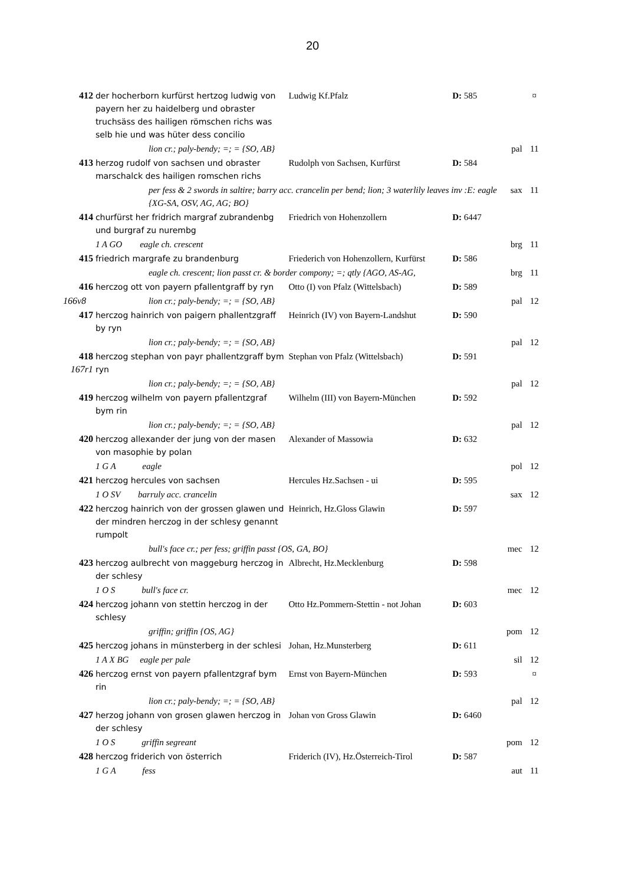20
| 412 | der hocherborn kurfürst hertzog ludwig von payern her zu haidelberg und obraster truchsäss des hailigen römschen richs was selb hie und was hüter dess concilio | Ludwig Kf.Pfalz | D: 585 | | ¤ |
| | lion cr.; paly-bendy; =; = {SO, AB} | | | pal | 11 |
| 413 | herzog rudolf von sachsen und obraster marschalck des hailigen romschen richs | Rudolph von Sachsen, Kurfürst | D: 584 | | |
| | per fess & 2 swords in saltire; barry acc. crancelin per bend; lion; 3 waterlily leaves inv :E: eagle {XG-SA, OSV, AG, AG; BO} | | | sax | 11 |
| 414 | churfürst her fridrich margraf zubrandenbg und burgraf zu nurembg | Friedrich von Hohenzollern | D: 6447 | | |
| | 1 A GO eagle ch. crescent | | | brg | 11 |
| 415 | friedrich margrafe zu brandenburg | Friederich von Hohenzollern, Kurfürst | D: 586 | | |
| | eagle ch. crescent; lion passt cr. & border compony; =; qtly {AGO, AS-AG, | | | brg | 11 |
| 416 | herczog ott von payern pfallentgraff by ryn | Otto (I) von Pfalz (Wittelsbach) | D: 589 | | |
| 166v8 | lion cr.; paly-bendy; =; = {SO, AB} | | | pal | 12 |
| 417 | herczog hainrich von paigern phallentzgraff by ryn | Heinrich (IV) von Bayern-Landshut | D: 590 | | |
| | lion cr.; paly-bendy; =; = {SO, AB} | | | pal | 12 |
| 418 167r1 | herczog stephan von payr phallentzgraff bym ryn | Stephan von Pfalz (Wittelsbach) | D: 591 | | |
| | lion cr.; paly-bendy; =; = {SO, AB} | | | pal | 12 |
| 419 | herczog wilhelm von payern pfallentzgraf bym rin | Wilhelm (III) von Bayern-München | D: 592 | | |
| | lion cr.; paly-bendy; =; = {SO, AB} | | | pal | 12 |
| 420 | herczog allexander der jung von der masen von masophie by polan | Alexander of Massowia | D: 632 | | |
| | 1 G A eagle | | | pol | 12 |
| 421 | herczog hercules von sachsen | Hercules Hz.Sachsen - ui | D: 595 | | |
| | 1 O SV barruly acc. crancelin | | | sax | 12 |
| 422 | herczog hainrich von der grossen glawen und der mindren herczog in der schlesy genannt rumpolt | Heinrich, Hz.Gloss Glawin | D: 597 | | |
| | bull's face cr.; per fess; griffin passt {OS, GA, BO} | | | mec | 12 |
| 423 | herczog aulbrecht von maggeburg herczog in der schlesy | Albrecht, Hz.Mecklenburg | D: 598 | | |
| | 1 O S bull's face cr. | | | mec | 12 |
| 424 | herczog johann von stettin herczog in der schlesy | Otto Hz.Pommern-Stettin - not Johan | D: 603 | | |
| | griffin; griffin {OS, AG} | | | pom | 12 |
| 425 | herczog johans in münsterberg in der schlesi | Johan, Hz.Munsterberg | D: 611 | | |
| | 1 A X BG eagle per pale | | | sil | 12 |
| 426 | herczog ernst von payern pfallentzgraf bym rin | Ernst von Bayern-München | D: 593 | | ¤ |
| | lion cr.; paly-bendy; =; = {SO, AB} | | | pal | 12 |
| 427 | herzog johann von grosen glawen herczog in der schlesy | Johan von Gross Glawin | D: 6460 | | |
| | 1 O S griffin segreant | | | pom | 12 |
| 428 | herczog friderich von österrich | Friderich (IV), Hz.Österreich-Tirol | D: 587 | | |
| | 1 G A fess | | | aut | 11 |